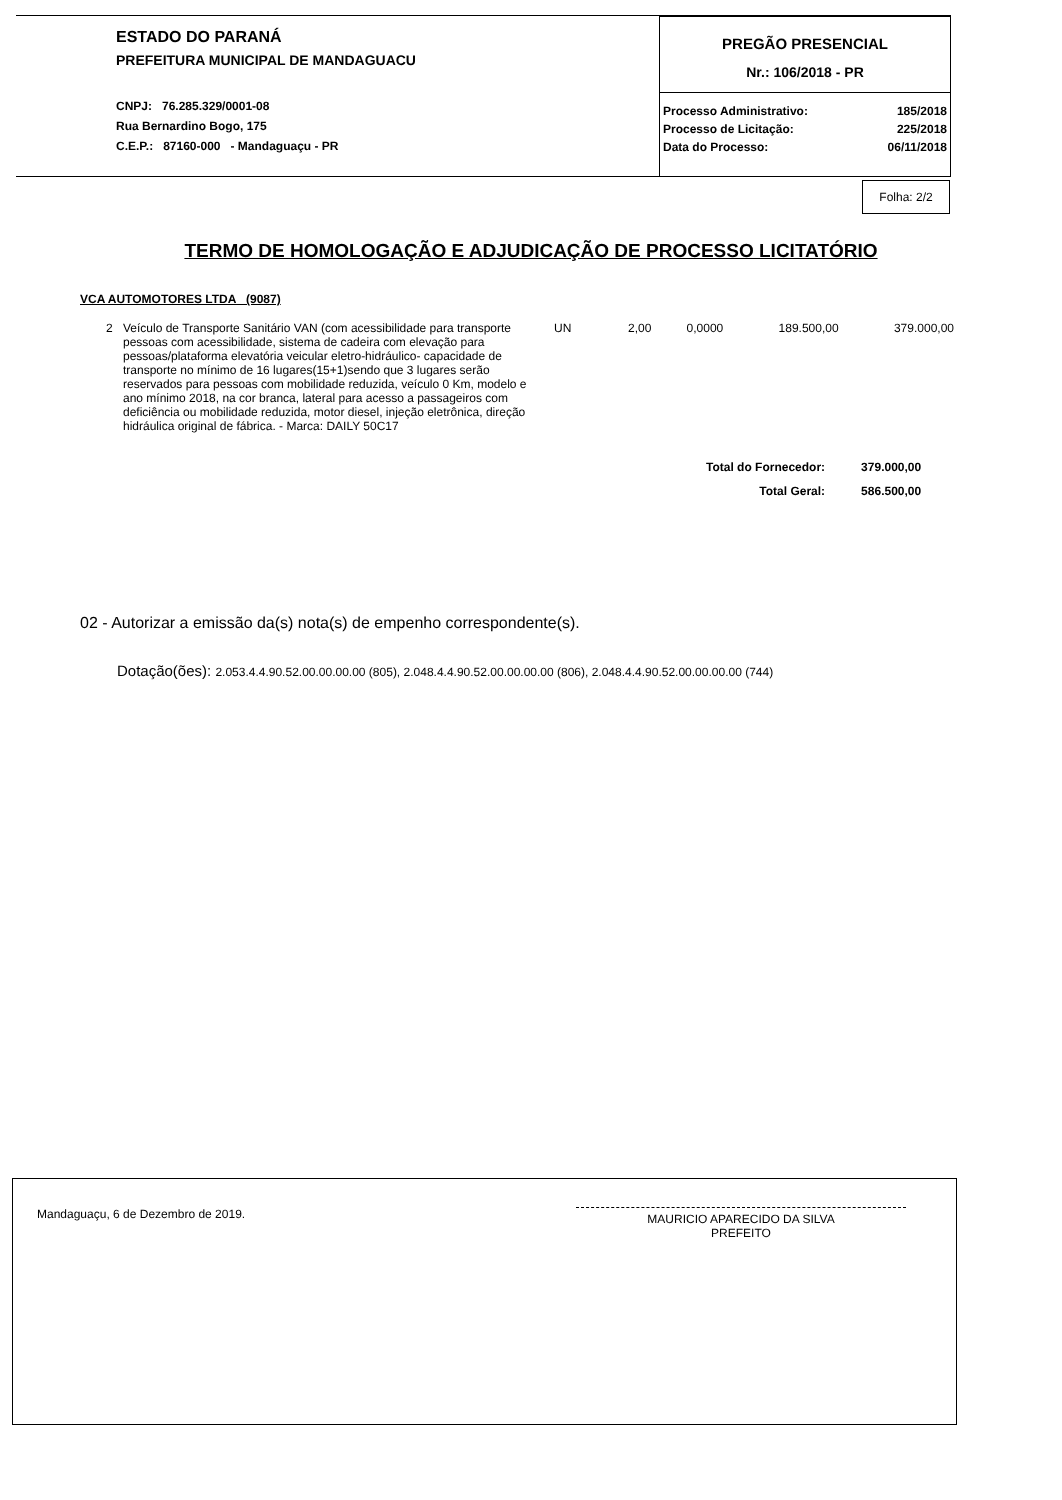ESTADO DO PARANÁ
PREFEITURA MUNICIPAL DE MANDAGUACU
CNPJ: 76.285.329/0001-08
Rua Bernardino Bogo, 175
C.E.P.: 87160-000 - Mandaguaçu - PR
PREGÃO PRESENCIAL
Nr.: 106/2018 - PR
| Processo Administrativo: | 185/2018 |
| Processo de Licitação: | 225/2018 |
| Data do Processo: | 06/11/2018 |
Folha: 2/2
TERMO DE HOMOLOGAÇÃO E ADJUDICAÇÃO DE PROCESSO LICITATÓRIO
VCA AUTOMOTORES LTDA (9087)
| 2 | Veículo de Transporte Sanitário VAN (com acessibilidade para transporte pessoas com acessibilidade, sistema de cadeira com elevação para pessoas/plataforma elevatória veicular eletro-hidráulico- capacidade de transporte no mínimo de 16 lugares(15+1)sendo que 3 lugares serão reservados para pessoas com mobilidade reduzida, veículo 0 Km, modelo e ano mínimo 2018, na cor branca, lateral para acesso a passageiros com deficiência ou mobilidade reduzida, motor diesel, injeção eletrônica, direção hidráulica original de fábrica. - Marca: DAILY 50C17 | UN | 2,00 | 0,0000 | 189.500,00 | 379.000,00 |
| Total do Fornecedor: | 379.000,00 |
| Total Geral: | 586.500,00 |
02 - Autorizar a emissão da(s) nota(s) de empenho correspondente(s).
Dotação(ões): 2.053.4.4.90.52.00.00.00.00 (805), 2.048.4.4.90.52.00.00.00.00 (806), 2.048.4.4.90.52.00.00.00.00 (744)
Mandaguaçu, 6 de Dezembro de 2019.
MAURICIO APARECIDO DA SILVA
PREFEITO